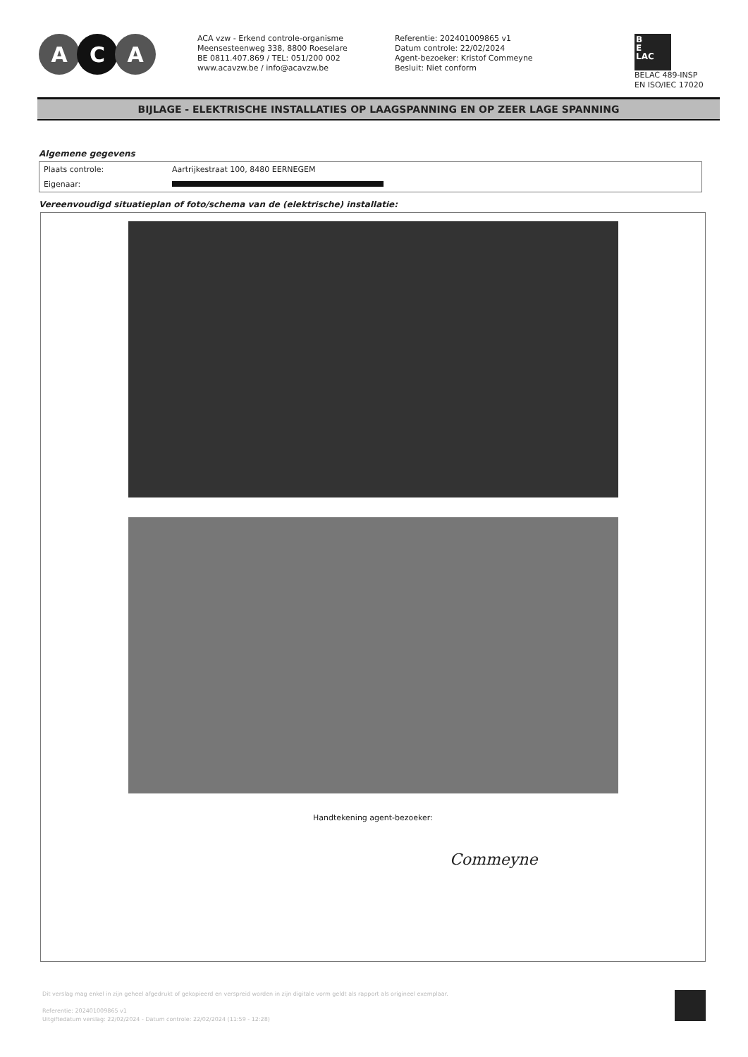A C A
ACA vzw - Erkend controle-organisme
Meensesteenweg 338, 8800 Roeselare
BE 0811.407.869 / TEL: 051/200 002
www.acavzw.be / info@acavzw.be
Referentie: 202401009865 v1
Datum controle: 22/02/2024
Agent-bezoeker: Kristof Commeyne
Besluit: Niet conform
B
E
LAC
BELAC 489-INSP
EN ISO/IEC 17020
BIJLAGE - ELEKTRISCHE INSTALLATIES OP LAAGSPANNING EN OP ZEER LAGE SPANNING
Algemene gegevens
| Plaats controle: | Aartrijkestraat 100, 8480 EERNEGEM |
| Eigenaar: | |
Vereenvoudigd situatieplan of foto/schema van de (elektrische) installatie:
Handtekening agent-bezoeker:
Commeyne
Dit verslag mag enkel in zijn geheel afgedrukt of gekopieerd en verspreid worden in zijn digitale vorm geldt als rapport als origineel exemplaar.
Referentie: 202401009865 v1
Uitgiftedatum verslag: 22/02/2024 - Datum controle: 22/02/2024 (11:59 - 12:28)